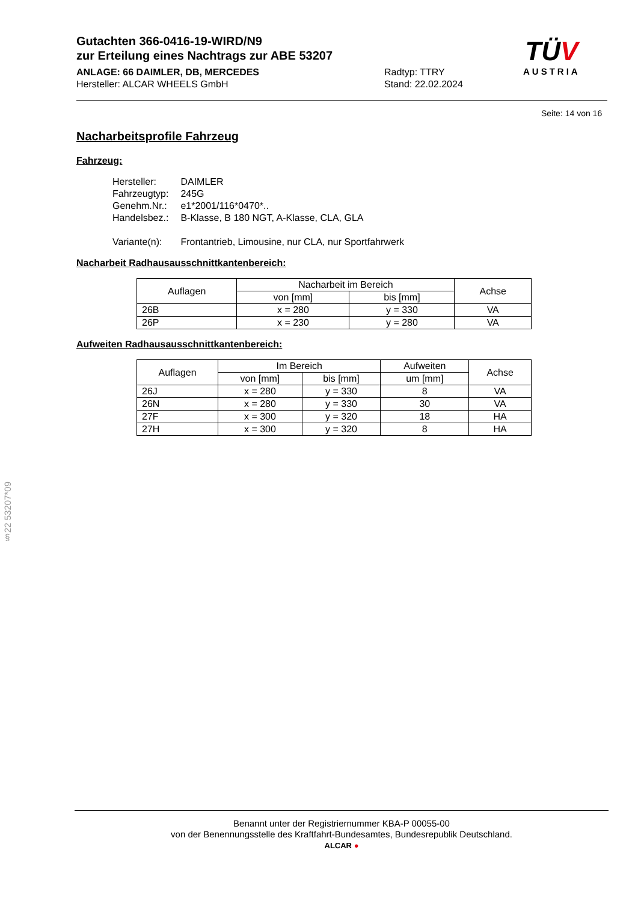Gutachten 366-0416-19-WIRD/N9
zur Erteilung eines Nachtrags zur ABE 53207
ANLAGE: 66 DAIMLER, DB, MERCEDES Radtyp: TTRY
Hersteller: ALCAR WHEELS GmbH Stand: 22.02.2024
TÜV
AUSTRIA
Seite: 14 von 16
Nacharbeitsprofile Fahrzeug
Fahrzeug:
| Hersteller: | DAIMLER |
| Fahrzeugtyp: | 245G |
| Genehm.Nr.: | e1*2001/116*0470*.. |
| Handelsbez.: | B-Klasse, B 180 NGT, A-Klasse, CLA, GLA |
| Variante(n): | Frontantrieb, Limousine, nur CLA, nur Sportfahrwerk |
Nacharbeit Radhausausschnittkantenbereich:
| Auflagen | Nacharbeit im Bereich | | Achse |
| --- | --- | --- | --- |
| | von [mm] | bis [mm] | |
| 26B | x = 280 | y = 330 | VA |
| 26P | x = 230 | y = 280 | VA |
Aufweiten Radhausausschnittkantenbereich:
| Auflagen | Im Bereich | | Aufweiten | Achse |
| --- | --- | --- | --- | --- |
| | von [mm] | bis [mm] | um [mm] | |
| 26J | x = 280 | y = 330 | 8 | VA |
| 26N | x = 280 | y = 330 | 30 | VA |
| 27F | x = 300 | y = 320 | 18 | HA |
| 27H | x = 300 | y = 320 | 8 | HA |
§22 53207*09
Benannt unter der Registriernummer KBA-P 00055-00
von der Benennungsstelle des Kraftfahrt-Bundesamtes, Bundesrepublik Deutschland.
ALCAR ●